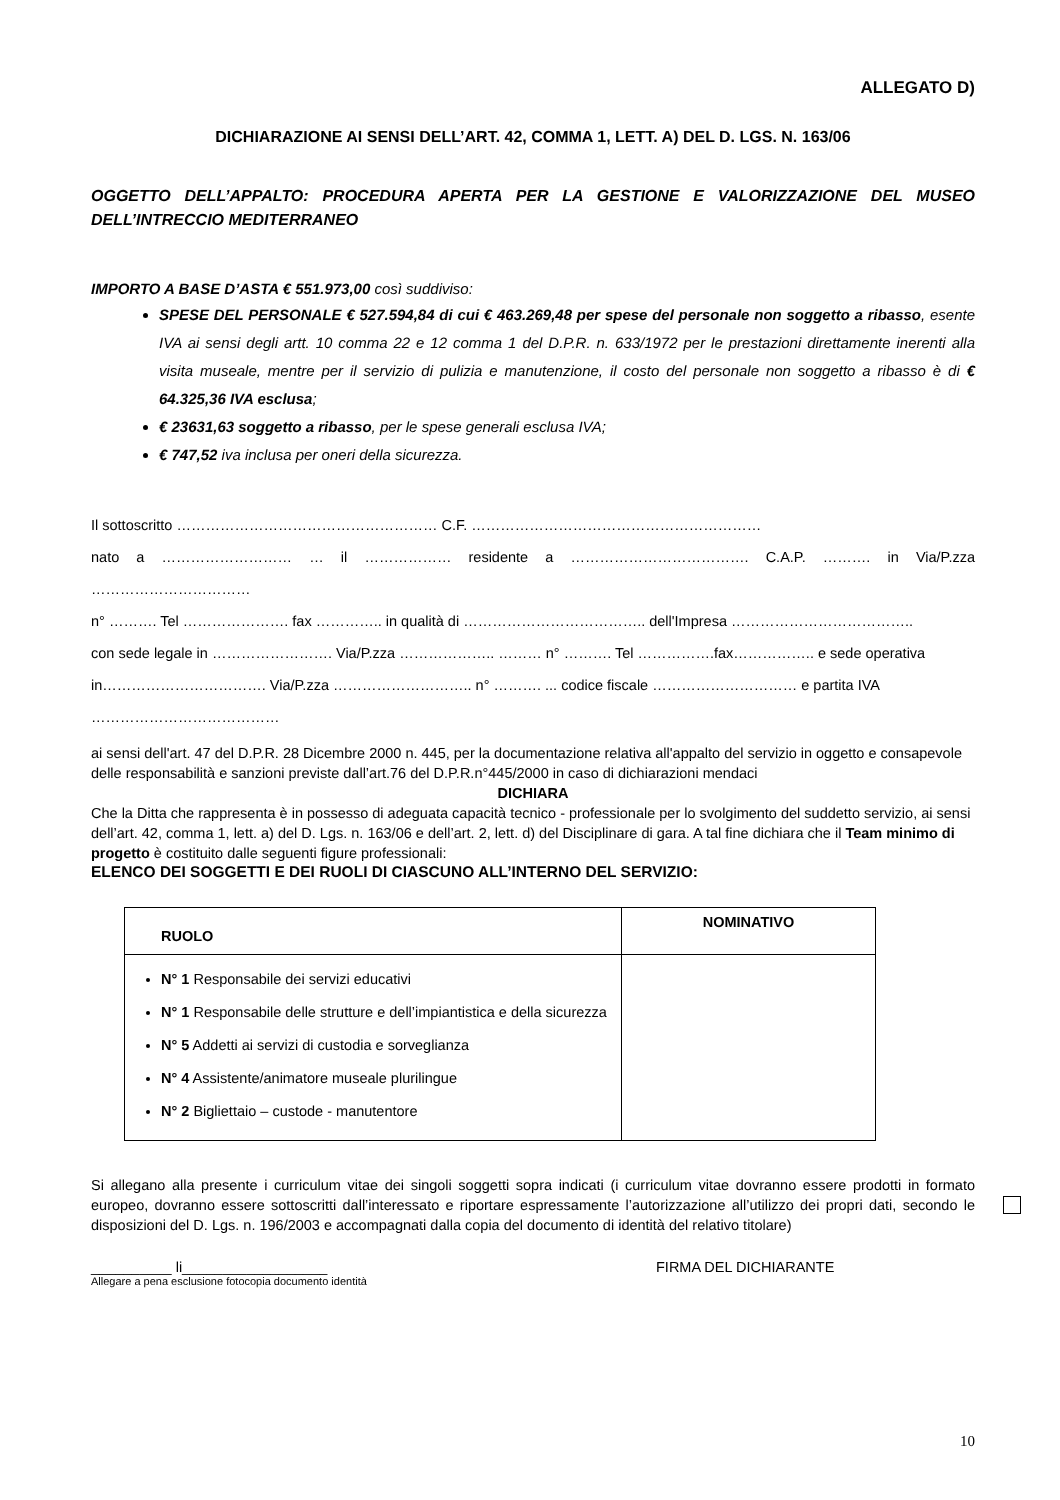ALLEGATO D)
DICHIARAZIONE AI SENSI DELL’ART. 42, COMMA 1, LETT. A) DEL D. LGS. N. 163/06
OGGETTO DELL’APPALTO: PROCEDURA APERTA PER LA GESTIONE E VALORIZZAZIONE DEL MUSEO DELL’INTRECCIO MEDITERRANEO
IMPORTO A BASE D’ASTA € 551.973,00 così suddiviso:
SPESE DEL PERSONALE € 527.594,84 di cui € 463.269,48 per spese del personale non soggetto a ribasso, esente IVA ai sensi degli artt. 10 comma 22 e 12 comma 1 del D.P.R. n. 633/1972 per le prestazioni direttamente inerenti alla visita museale, mentre per il servizio di pulizia e manutenzione, il costo del personale non soggetto a ribasso è di € 64.325,36 IVA esclusa;
€ 23631,63 soggetto a ribasso, per le spese generali esclusa IVA;
€ 747,52 iva inclusa per oneri della sicurezza.
Il sottoscritto ……………………………………………… C.F. ……………………………………………………
nato a ……………………… … il ……………… residente a ………………………………. C.A.P. ………. in Via/P.zza ……………………………
n° ………. Tel …………………. fax ………….. in qualità di ……………………………….. dell'Impresa ………………………………..
con sede legale in ……………………. Via/P.zza ……………….. ……… n° ………. Tel …………….fax…………….. e sede operativa
in……………………………. Via/P.zza ……………………….. n° ………. ... codice fiscale ………………………… e partita IVA
…………………………………
ai sensi dell'art. 47 del D.P.R. 28 Dicembre 2000 n. 445, per la documentazione relativa all'appalto del servizio in oggetto e consapevole delle responsabilità e sanzioni previste dall’art.76 del D.P.R.n°445/2000 in caso di dichiarazioni mendaci
DICHIARA
Che la Ditta che rappresenta è in possesso di adeguata capacità tecnico - professionale per lo svolgimento del suddetto servizio, ai sensi dell’art. 42, comma 1, lett. a) del D. Lgs. n. 163/06 e dell’art. 2, lett. d) del Disciplinare di gara. A tal fine dichiara che il Team minimo di progetto è costituito dalle seguenti figure professionali:
ELENCO DEI SOGGETTI E DEI RUOLI DI CIASCUNO ALL’INTERNO DEL SERVIZIO:
| RUOLO | NOMINATIVO |
| --- | --- |
| N° 1 Responsabile dei servizi educativi N° 1 Responsabile delle strutture e dell’impiantistica e della sicurezza N° 5 Addetti ai servizi di custodia e sorveglianza N° 4 Assistente/animatore museale plurilingue N° 2 Bigliettaio – custode - manutentore | |
Si allegano alla presente i curriculum vitae dei singoli soggetti sopra indicati (i curriculum vitae dovranno essere prodotti in formato europeo, dovranno essere sottoscritti dall’interessato e riportare espressamente l’autorizzazione all’utilizzo dei propri dati, secondo le disposizioni del D. Lgs. n. 196/2003 e accompagnati dalla copia del documento di identità del relativo titolare)
__________ li__________________ FIRMA DEL DICHIARANTE
Allegare a pena esclusione fotocopia documento identità
10